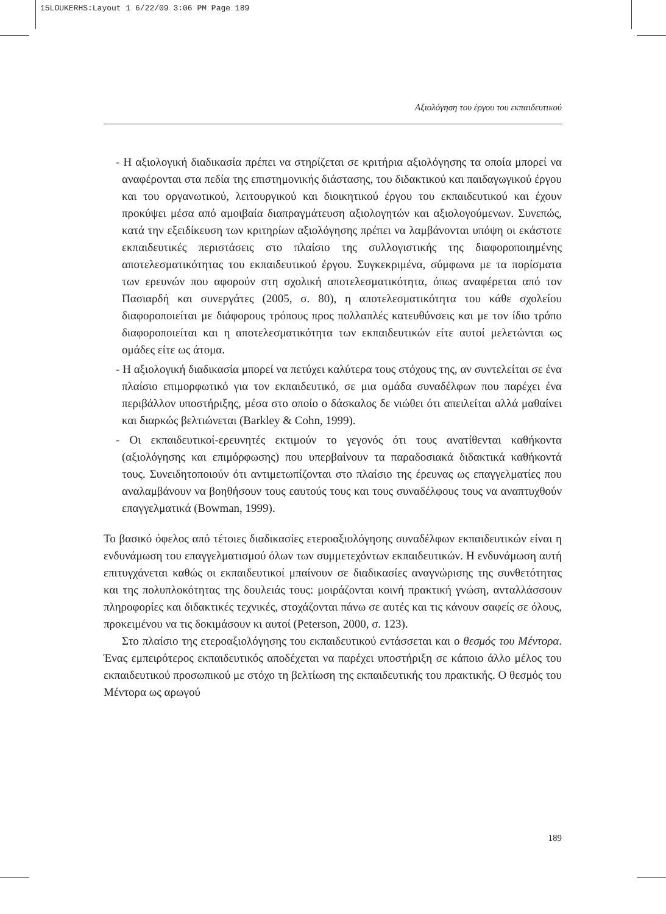15LOUKERHS:Layout 1 6/22/09 3:06 PM Page 189
Αξιολόγηση του έργου του εκπαιδευτικού
- Η αξιολογική διαδικασία πρέπει να στηρίζεται σε κριτήρια αξιολόγησης τα οποία μπορεί να αναφέρονται στα πεδία της επιστημονικής διάστασης, του διδακτικού και παιδαγωγικού έργου και του οργανωτικού, λειτουργικού και διοικητικού έργου του εκπαιδευτικού και έχουν προκύψει μέσα από αμοιβαία διαπραγμάτευση αξιολογητών και αξιολογούμενων. Συνεπώς, κατά την εξειδίκευση των κριτηρίων αξιολόγησης πρέπει να λαμβάνονται υπόψη οι εκάστοτε εκπαιδευτικές περιστάσεις στο πλαίσιο της συλλογιστικής της διαφοροποιημένης αποτελεσματικότητας του εκπαιδευτικού έργου. Συγκεκριμένα, σύμφωνα με τα πορίσματα των ερευνών που αφορούν στη σχολική αποτελεσματικότητα, όπως αναφέρεται από τον Πασιαρδή και συνεργάτες (2005, σ. 80), η αποτελεσματικότητα του κάθε σχολείου διαφοροποιείται με διάφορους τρόπους προς πολλαπλές κατευθύνσεις και με τον ίδιο τρόπο διαφοροποιείται και η αποτελεσματικότητα των εκπαιδευτικών είτε αυτοί μελετώνται ως ομάδες είτε ως άτομα.
- Η αξιολογική διαδικασία μπορεί να πετύχει καλύτερα τους στόχους της, αν συντελείται σε ένα πλαίσιο επιμορφωτικό για τον εκπαιδευτικό, σε μια ομάδα συναδέλφων που παρέχει ένα περιβάλλον υποστήριξης, μέσα στο οποίο ο δάσκαλος δε νιώθει ότι απειλείται αλλά μαθαίνει και διαρκώς βελτιώνεται (Barkley & Cohn, 1999).
- Οι εκπαιδευτικοί-ερευνητές εκτιμούν το γεγονός ότι τους ανατίθενται καθήκοντα (αξιολόγησης και επιμόρφωσης) που υπερβαίνουν τα παραδοσιακά διδακτικά καθήκοντά τους. Συνειδητοποιούν ότι αντιμετωπίζονται στο πλαίσιο της έρευνας ως επαγγελματίες που αναλαμβάνουν να βοηθήσουν τους εαυτούς τους και τους συναδέλφους τους να αναπτυχθούν επαγγελματικά (Bowman, 1999).
Το βασικό όφελος από τέτοιες διαδικασίες ετεροαξιολόγησης συναδέλφων εκπαιδευτικών είναι η ενδυνάμωση του επαγγελματισμού όλων των συμμετεχόντων εκπαιδευτικών. Η ενδυνάμωση αυτή επιτυγχάνεται καθώς οι εκπαιδευτικοί μπαίνουν σε διαδικασίες αναγνώρισης της συνθετότητας και της πολυπλοκότητας της δουλειάς τους: μοιράζονται κοινή πρακτική γνώση, ανταλλάσσουν πληροφορίες και διδακτικές τεχνικές, στοχάζονται πάνω σε αυτές και τις κάνουν σαφείς σε όλους, προκειμένου να τις δοκιμάσουν κι αυτοί (Peterson, 2000, σ. 123).
Στο πλαίσιο της ετεροαξιολόγησης του εκπαιδευτικού εντάσσεται και ο θεσμός του Μέντορα. Ένας εμπειρότερος εκπαιδευτικός αποδέχεται να παρέχει υποστήριξη σε κάποιο άλλο μέλος του εκπαιδευτικού προσωπικού με στόχο τη βελτίωση της εκπαιδευτικής του πρακτικής. Ο θεσμός του Μέντορα ως αρωγού
189